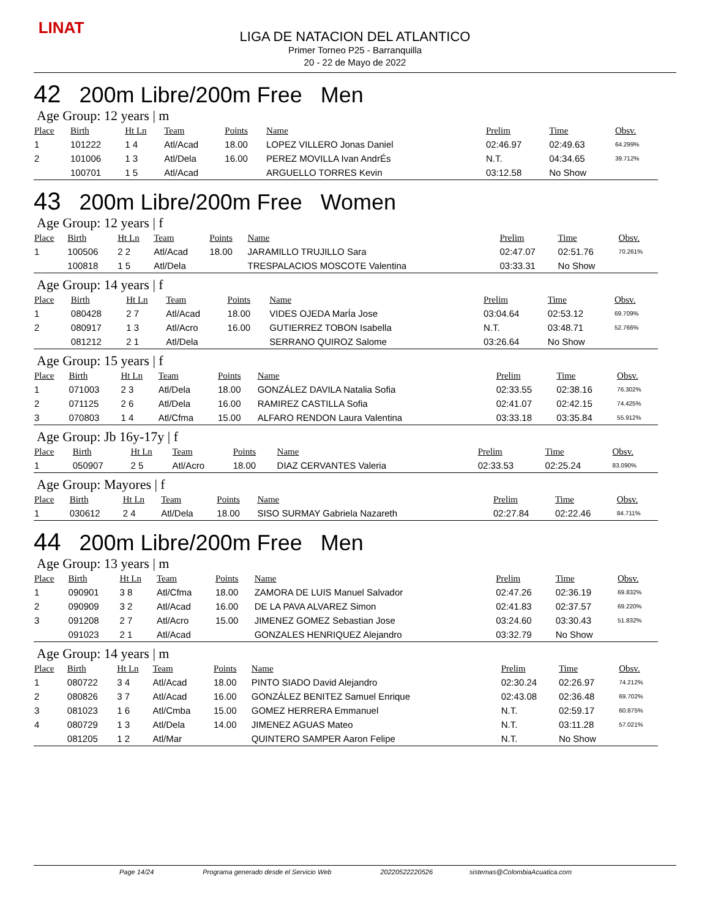LINAT
LIGA DE NATACION DEL ATLANTICO
Primer Torneo P25 - Barranquilla
20 - 22 de Mayo de 2022
42 200m Libre/200m Free Men
Age Group: 12 years | m
| Place | Birth | Ht Ln | Team | Points | Name | Prelim | Time | Obsv. |
| --- | --- | --- | --- | --- | --- | --- | --- | --- |
| 1 | 101222 | 1 4 | Atl/Acad | 18.00 | LOPEZ VILLERO Jonas Daniel | 02:46.97 | 02:49.63 | 64.299% |
| 2 | 101006 | 1 3 | Atl/Dela | 16.00 | PEREZ MOVILLA Ivan AndrÉs | N.T. | 04:34.65 | 39.712% |
| | 100701 | 1 5 | Atl/Acad | | ARGUELLO TORRES Kevin | 03:12.58 | No Show | |
43 200m Libre/200m Free Women
Age Group: 12 years | f
| Place | Birth | Ht Ln | Team | Points | Name | Prelim | Time | Obsv. |
| --- | --- | --- | --- | --- | --- | --- | --- | --- |
| 1 | 100506 | 2 2 | Atl/Acad | 18.00 | JARAMILLO TRUJILLO Sara | 02:47.07 | 02:51.76 | 70.261% |
| | 100818 | 1 5 | Atl/Dela | | TRESPALACIOS MOSCOTE Valentina | 03:33.31 | No Show | |
Age Group: 14 years | f
| Place | Birth | Ht Ln | Team | Points | Name | Prelim | Time | Obsv. |
| --- | --- | --- | --- | --- | --- | --- | --- | --- |
| 1 | 080428 | 2 7 | Atl/Acad | 18.00 | VIDES OJEDA MarÍa Jose | 03:04.64 | 02:53.12 | 69.709% |
| 2 | 080917 | 1 3 | Atl/Acro | 16.00 | GUTIERREZ TOBON Isabella | N.T. | 03:48.71 | 52.766% |
| | 081212 | 2 1 | Atl/Dela | | SERRANO QUIROZ Salome | 03:26.64 | No Show | |
Age Group: 15 years | f
| Place | Birth | Ht Ln | Team | Points | Name | Prelim | Time | Obsv. |
| --- | --- | --- | --- | --- | --- | --- | --- | --- |
| 1 | 071003 | 2 3 | Atl/Dela | 18.00 | GONZÁLEZ DAVILA Natalia Sofia | 02:33.55 | 02:38.16 | 76.302% |
| 2 | 071125 | 2 6 | Atl/Dela | 16.00 | RAMIREZ CASTILLA Sofia | 02:41.07 | 02:42.15 | 74.425% |
| 3 | 070803 | 1 4 | Atl/Cfma | 15.00 | ALFARO RENDON Laura Valentina | 03:33.18 | 03:35.84 | 55.912% |
Age Group: Jb 16y-17y | f
| Place | Birth | Ht Ln | Team | Points | Name | Prelim | Time | Obsv. |
| --- | --- | --- | --- | --- | --- | --- | --- | --- |
| 1 | 050907 | 2 5 | Atl/Acro | 18.00 | DIAZ CERVANTES Valeria | 02:33.53 | 02:25.24 | 83.090% |
Age Group: Mayores | f
| Place | Birth | Ht Ln | Team | Points | Name | Prelim | Time | Obsv. |
| --- | --- | --- | --- | --- | --- | --- | --- | --- |
| 1 | 030612 | 2 4 | Atl/Dela | 18.00 | SISO SURMAY Gabriela Nazareth | 02:27.84 | 02:22.46 | 84.711% |
44 200m Libre/200m Free Men
Age Group: 13 years | m
| Place | Birth | Ht Ln | Team | Points | Name | Prelim | Time | Obsv. |
| --- | --- | --- | --- | --- | --- | --- | --- | --- |
| 1 | 090901 | 3 8 | Atl/Cfma | 18.00 | ZAMORA DE LUIS Manuel Salvador | 02:47.26 | 02:36.19 | 69.832% |
| 2 | 090909 | 3 2 | Atl/Acad | 16.00 | DE LA PAVA ALVAREZ Simon | 02:41.83 | 02:37.57 | 69.220% |
| 3 | 091208 | 2 7 | Atl/Acro | 15.00 | JIMENEZ GOMEZ Sebastian Jose | 03:24.60 | 03:30.43 | 51.832% |
| | 091023 | 2 1 | Atl/Acad | | GONZALES HENRIQUEZ Alejandro | 03:32.79 | No Show | |
Age Group: 14 years | m
| Place | Birth | Ht Ln | Team | Points | Name | Prelim | Time | Obsv. |
| --- | --- | --- | --- | --- | --- | --- | --- | --- |
| 1 | 080722 | 3 4 | Atl/Acad | 18.00 | PINTO SIADO David Alejandro | 02:30.24 | 02:26.97 | 74.212% |
| 2 | 080826 | 3 7 | Atl/Acad | 16.00 | GONZÁLEZ BENITEZ Samuel Enrique | 02:43.08 | 02:36.48 | 69.702% |
| 3 | 081023 | 1 6 | Atl/Cmba | 15.00 | GOMEZ HERRERA Emmanuel | N.T. | 02:59.17 | 60.875% |
| 4 | 080729 | 1 3 | Atl/Dela | 14.00 | JIMENEZ AGUAS Mateo | N.T. | 03:11.28 | 57.021% |
| | 081205 | 1 2 | Atl/Mar | | QUINTERO SAMPER Aaron Felipe | N.T. | No Show | |
Page 14/24 Programa generado desde el Servicio Web 20220522220526 sistemas@ColombiaAcuatica.com